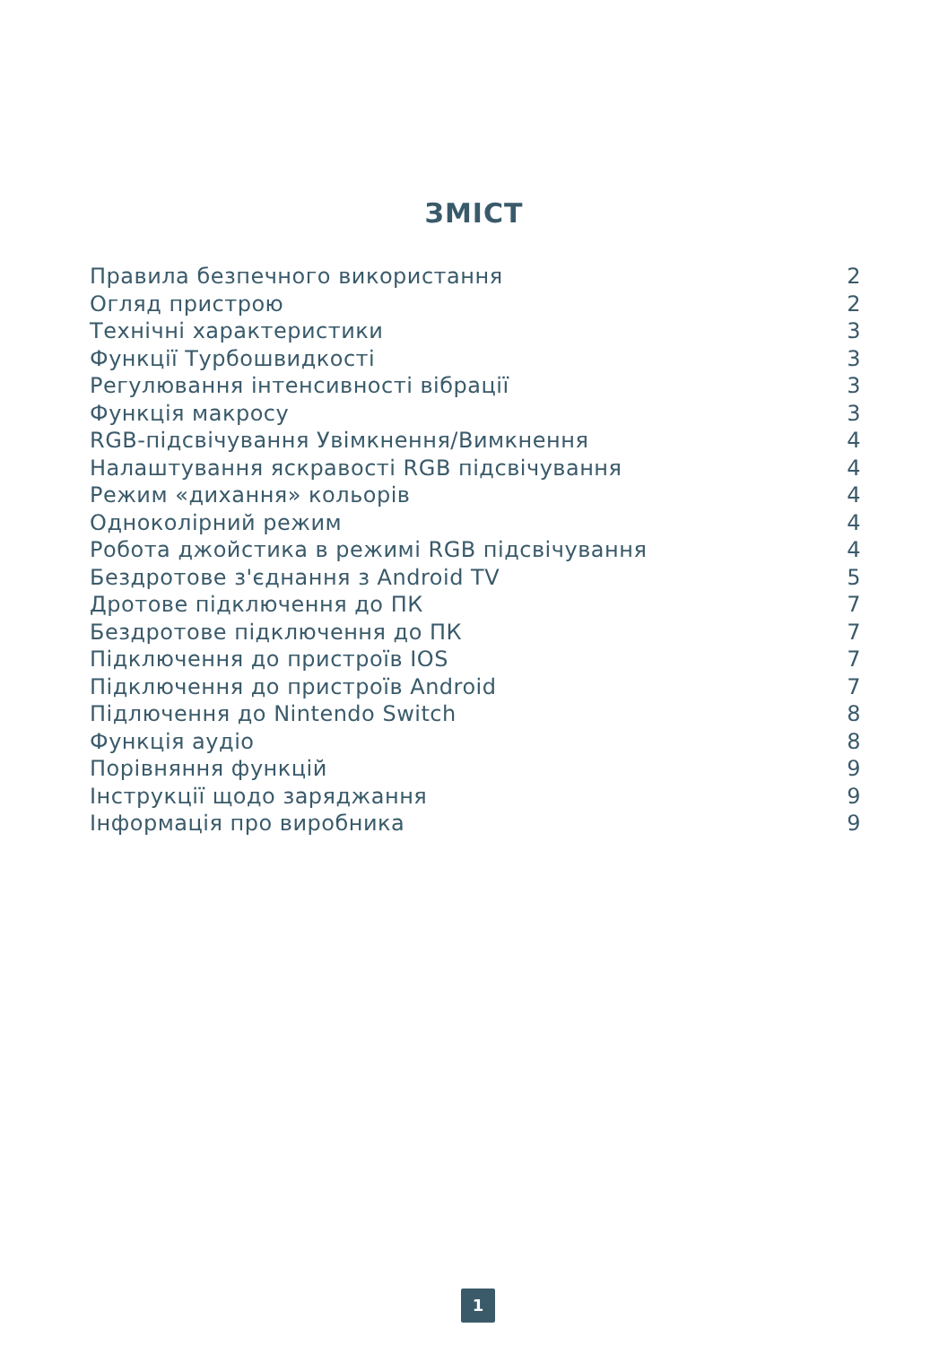ЗМІСТ
Правила безпечного використання 2
Огляд пристрою 2
Технічні характеристики 3
Функції Турбошвидкості 3
Регулювання інтенсивності вібрації 3
Функція макросу 3
RGB-підсвічування Увімкнення/Вимкнення 4
Налаштування яскравості RGB підсвічування 4
Режим «дихання» кольорів 4
Одноколірний режим 4
Робота джойстика в режимі RGB підсвічування 4
Бездротове з'єднання з Android TV 5
Дротове підключення до ПК 7
Бездротове підключення до ПК 7
Підключення до пристроїв IOS 7
Підключення до пристроїв Android 7
Підлючення до Nintendo Switch 8
Функція аудіо 8
Порівняння функцій 9
Інструкції щодо заряджання 9
Інформація про виробника 9
1